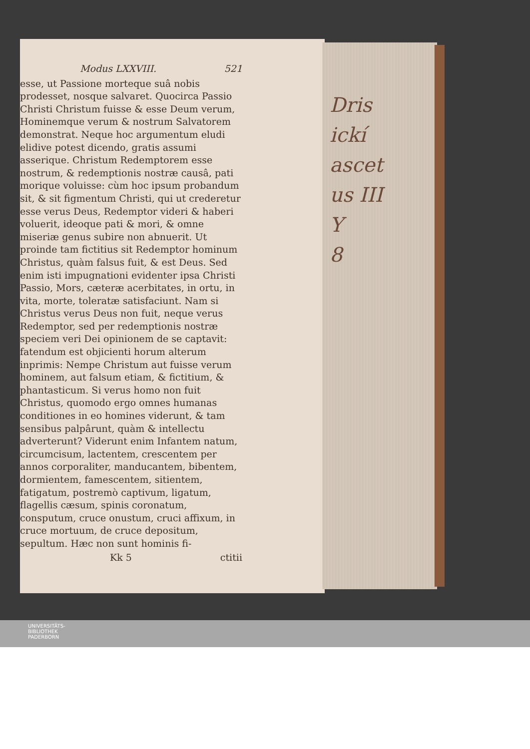Modus LXXVIII. 521
esse, ut Passione morteque suâ nobis prodesset, nosque salvaret. Quocirca Passio Christi Christum fuisse & esse Deum verum, Hominemque verum & nostrum Salvatorem demonstrat. Neque hoc argumentum eludi elidive potest dicendo, gratis assumi asserique. Christum Redemptorem esse nostrum, & redemptionis nostræ causâ, pati morique voluisse: cùm hoc ipsum probandum sit, & sit figmentum Christi, qui ut crederetur esse verus Deus, Redemptor videri & haberi voluerit, ideoque pati & mori, & omne miseriæ genus subire non abnuerit. Ut proinde tam fictitius sit Redemptor hominum Christus, quàm falsus fuit, & est Deus. Sed enim isti impugnationi evidenter ipsa Christi Passio, Mors, cæteræ acerbitates, in ortu, in vita, morte, toleratæ satisfaciunt. Nam si Christus verus Deus non fuit, neque verus Redemptor, sed per redemptionis nostræ speciem veri Dei opinionem de se captavit: fatendum est objicienti horum alterum inprimis: Nempe Christum aut fuisse verum hominem, aut falsum etiam, & fictitium, & phantasticum. Si verus homo non fuit Christus, quomodo ergo omnes humanas conditiones in eo homines viderunt, & tam sensibus palpârunt, quàm & intellectu adverterunt? Viderunt enim Infantem natum, circumcisum, lactentem, crescentem per annos corporaliter, manducantem, bibentem, dormientem, famescentem, sitientem, fatigatum, postremò captivum, ligatum, flagellis cæsum, spinis coronatum, consputum, cruce onustum, cruci affixum, in cruce mortuum, de cruce depositum, sepultum. Hæc non sunt hominis fi-
Kk 5 ctitii
Dris
ickí
ascet
us III
Y
8
UNIVERSITÄTS-
BIBLIOTHEK
PADERBORN